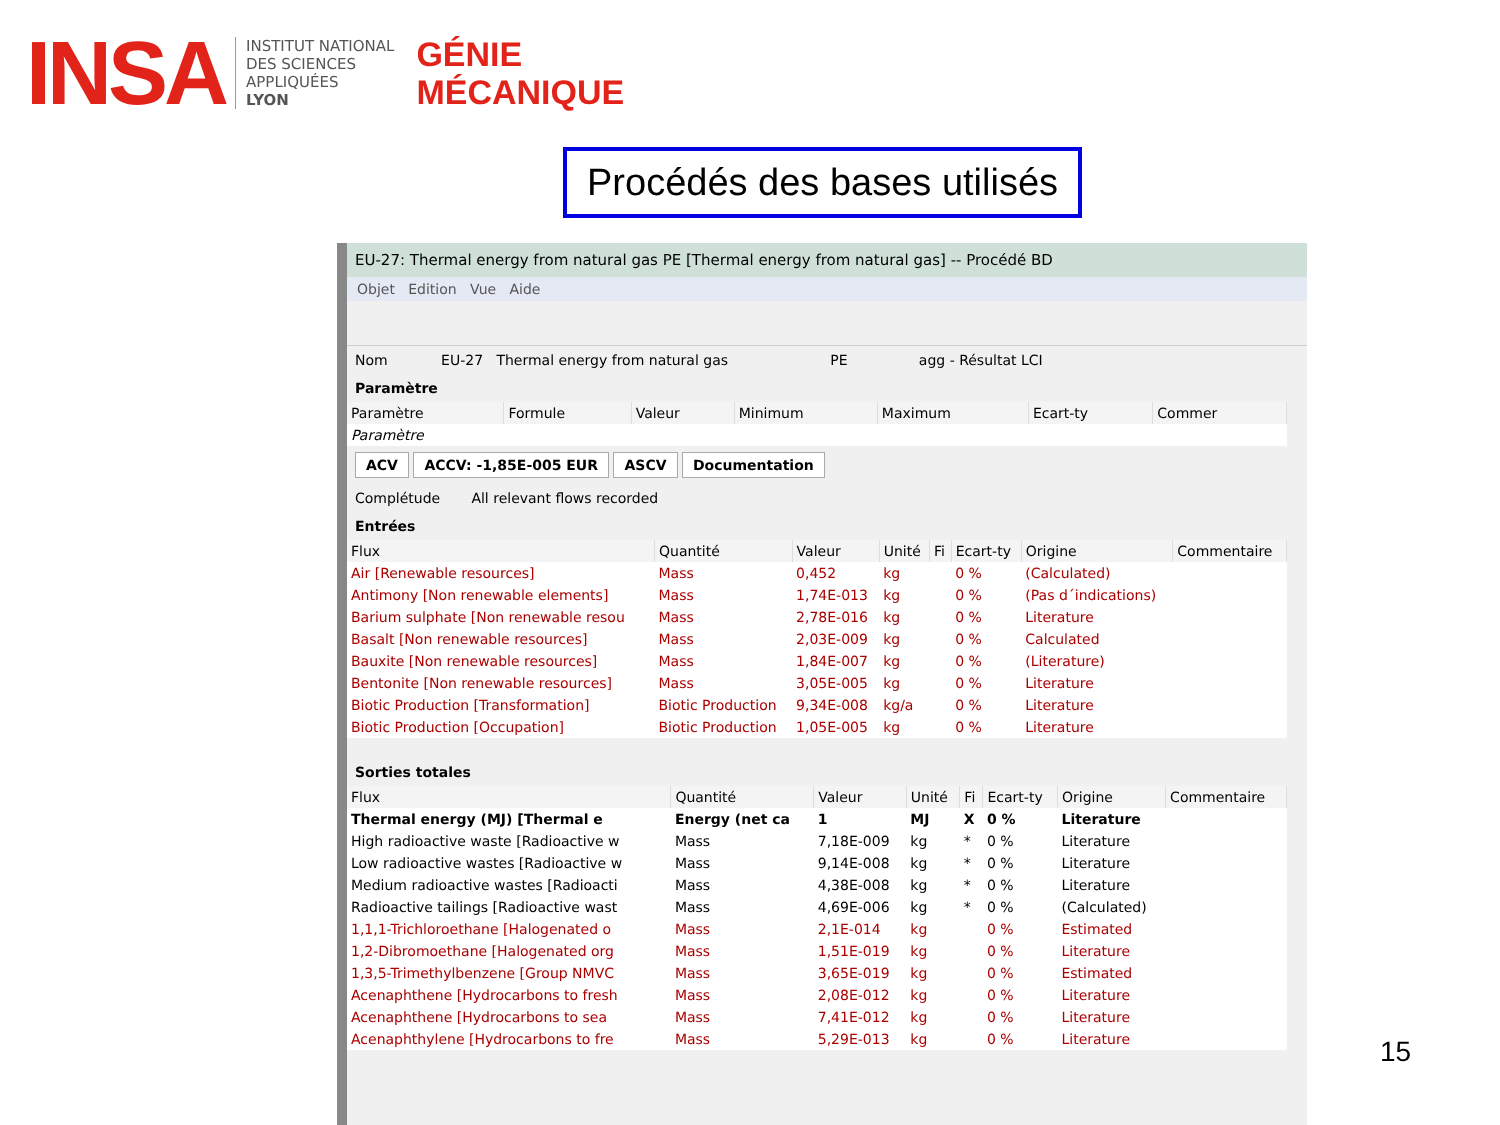INSA
INSTITUT NATIONAL
DES SCIENCES
APPLIQUÉES
LYON
GÉNIE
MÉCANIQUE
Procédés des bases utilisés
EU-27: Thermal energy from natural gas PE [Thermal energy from natural gas] -- Procédé BD
Objet Edition Vue Aide
Nom EU-27 Thermal energy from natural gas PE agg - Résultat LCI
Paramètre
| Paramètre | Formule | Valeur | Minimum | Maximum | Ecart-ty | Commer |
| --- | --- | --- | --- | --- | --- | --- |
| Paramètre | | | | | | |
ACV ACCV: -1,85E-005 EUR ASCV Documentation
Complétude All relevant flows recorded
Entrées
| Flux | Quantité | Valeur | Unité | Fi | Ecart-ty | Origine | Commentaire |
| --- | --- | --- | --- | --- | --- | --- | --- |
| Air [Renewable resources] | Mass | 0,452 | kg | | 0 % | (Calculated) | |
| Antimony [Non renewable elements] | Mass | 1,74E-013 | kg | | 0 % | (Pas d´indications) | |
| Barium sulphate [Non renewable resou | Mass | 2,78E-016 | kg | | 0 % | Literature | |
| Basalt [Non renewable resources] | Mass | 2,03E-009 | kg | | 0 % | Calculated | |
| Bauxite [Non renewable resources] | Mass | 1,84E-007 | kg | | 0 % | (Literature) | |
| Bentonite [Non renewable resources] | Mass | 3,05E-005 | kg | | 0 % | Literature | |
| Biotic Production [Transformation] | Biotic Production | 9,34E-008 | kg/a | | 0 % | Literature | |
| Biotic Production [Occupation] | Biotic Production | 1,05E-005 | kg | | 0 % | Literature | |
Sorties totales
| Flux | Quantité | Valeur | Unité | Fi | Ecart-ty | Origine | Commentaire |
| --- | --- | --- | --- | --- | --- | --- | --- |
| Thermal energy (MJ) [Thermal e | Energy (net ca | 1 | MJ | X | 0 % | Literature | |
| High radioactive waste [Radioactive w | Mass | 7,18E-009 | kg | * | 0 % | Literature | |
| Low radioactive wastes [Radioactive w | Mass | 9,14E-008 | kg | * | 0 % | Literature | |
| Medium radioactive wastes [Radioacti | Mass | 4,38E-008 | kg | * | 0 % | Literature | |
| Radioactive tailings [Radioactive wast | Mass | 4,69E-006 | kg | * | 0 % | (Calculated) | |
| 1,1,1-Trichloroethane [Halogenated o | Mass | 2,1E-014 | kg | | 0 % | Estimated | |
| 1,2-Dibromoethane [Halogenated org | Mass | 1,51E-019 | kg | | 0 % | Literature | |
| 1,3,5-Trimethylbenzene [Group NMVC | Mass | 3,65E-019 | kg | | 0 % | Estimated | |
| Acenaphthene [Hydrocarbons to fresh | Mass | 2,08E-012 | kg | | 0 % | Literature | |
| Acenaphthene [Hydrocarbons to sea | Mass | 7,41E-012 | kg | | 0 % | Literature | |
| Acenaphthylene [Hydrocarbons to fre | Mass | 5,29E-013 | kg | | 0 % | Literature | |
15